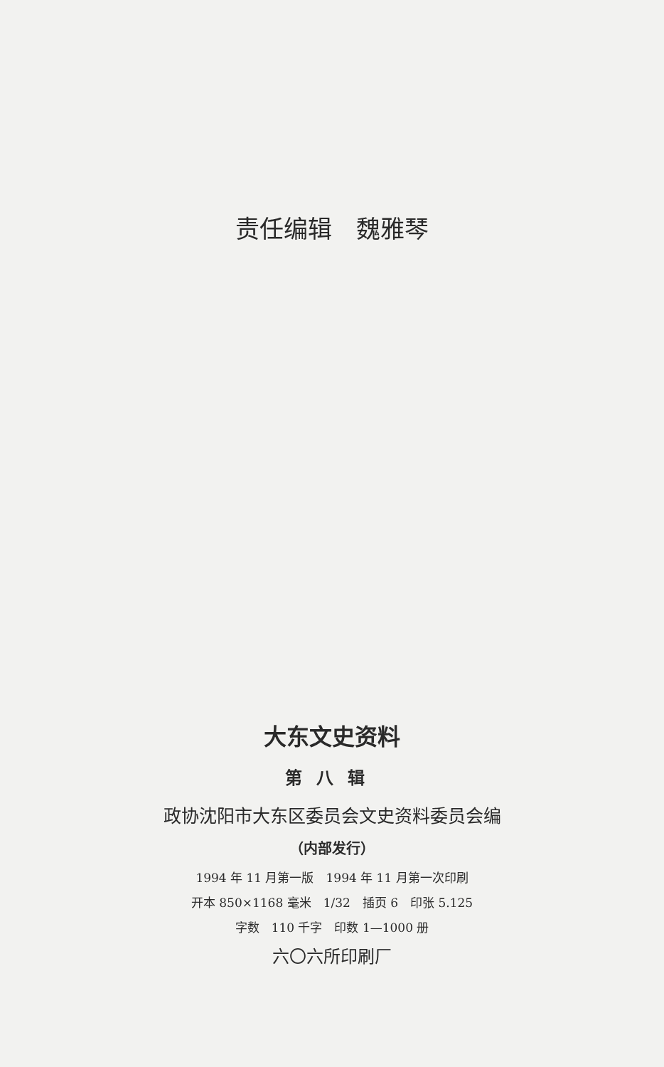责任编辑　魏雅琴
大东文史资料
第八辑
政协沈阳市大东区委员会文史资料委员会编
（内部发行）
1994 年 11 月第一版　1994 年 11 月第一次印刷
开本 850×1168 毫米　1/32　插页 6　印张 5.125
字数　110 千字　印数 1—1000 册
六〇六所印刷厂